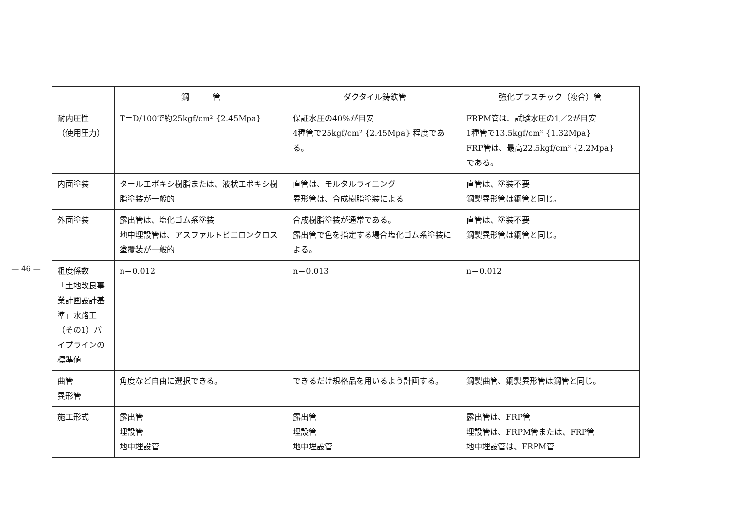— 46 —
| | 鋼 管 | ダクタイル鋳鉄管 | 強化プラスチック（複合）管 |
| --- | --- | --- | --- |
| 耐内圧性 （使用圧力） | T＝D/100で約25kgf/cm² {2.45Mpa} | 保証水圧の40%が目安 4種管で25kgf/cm² {2.45Mpa} 程度である。 | FRPM管は、試験水圧の1／2が目安 1種管で13.5kgf/cm² {1.32Mpa} FRP管は、最高22.5kgf/cm² {2.2Mpa} である。 |
| 内面塗装 | タールエポキシ樹脂または、液状エポキシ樹脂塗装が一般的 | 直管は、モルタルライニング 異形管は、合成樹脂塗装による | 直管は、塗装不要 鋼製異形管は鋼管と同じ。 |
| 外面塗装 | 露出管は、塩化ゴム系塗装 地中埋設管は、アスファルトビニロンクロス塗覆装が一般的 | 合成樹脂塗装が通常である。 露出管で色を指定する場合塩化ゴム系塗装による。 | 直管は、塗装不要 鋼製異形管は鋼管と同じ。 |
| 粗度係数 「土地改良事業計画設計基準」水路工（その1）パイプラインの標準値 | n＝0.012 | n＝0.013 | n＝0.012 |
| 曲管 異形管 | 角度など自由に選択できる。 | できるだけ規格品を用いるよう計画する。 | 鋼製曲管、鋼製異形管は鋼管と同じ。 |
| 施工形式 | 露出管 埋設管 地中埋設管 | 露出管 埋設管 地中埋設管 | 露出管は、FRP管 埋設管は、FRPM管または、FRP管 地中埋設管は、FRPM管 |